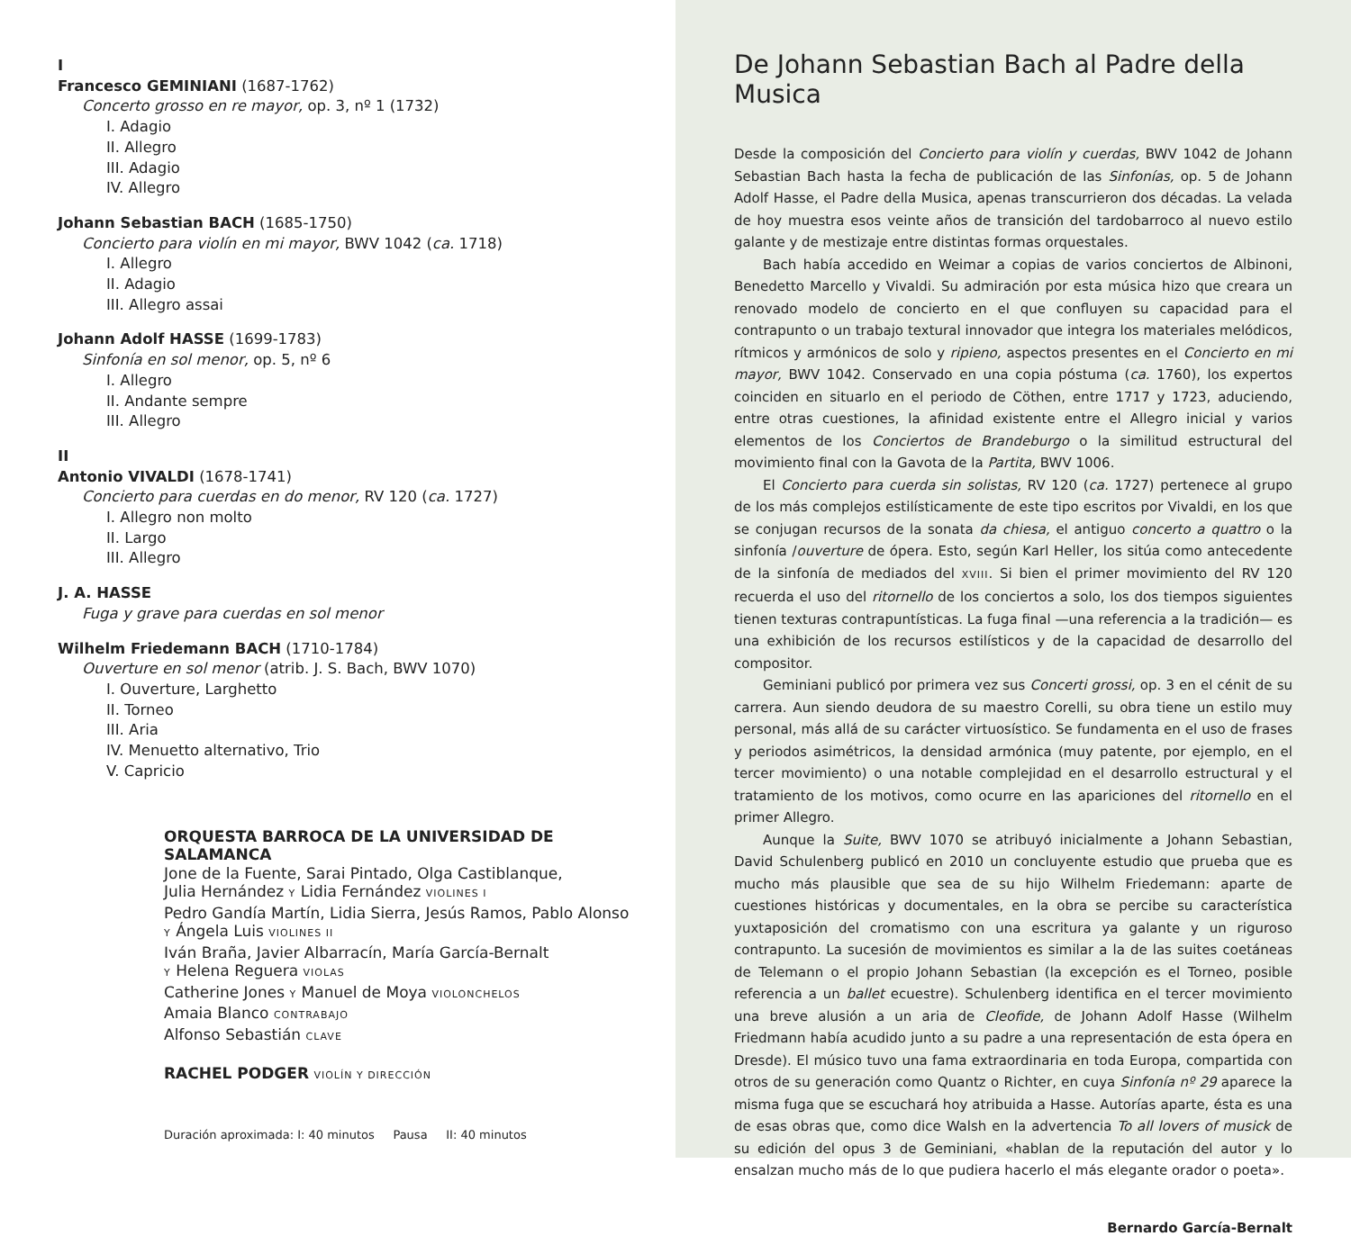I
Francesco GEMINIANI (1687-1762)
Concerto grosso en re mayor, op. 3, nº 1 (1732)
I. Adagio
II. Allegro
III. Adagio
IV. Allegro
Johann Sebastian BACH (1685-1750)
Concierto para violín en mi mayor, BWV 1042 (ca. 1718)
I. Allegro
II. Adagio
III. Allegro assai
Johann Adolf HASSE (1699-1783)
Sinfonía en sol menor, op. 5, nº 6
I. Allegro
II. Andante sempre
III. Allegro
II
Antonio VIVALDI (1678-1741)
Concierto para cuerdas en do menor, RV 120 (ca. 1727)
I. Allegro non molto
II. Largo
III. Allegro
J. A. HASSE
Fuga y grave para cuerdas en sol menor
Wilhelm Friedemann BACH (1710-1784)
Ouverture en sol menor (atrib. J. S. Bach, BWV 1070)
I. Ouverture, Larghetto
II. Torneo
III. Aria
IV. Menuetto alternativo, Trio
V. Capricio
ORQUESTA BARROCA DE LA UNIVERSIDAD DE SALAMANCA
Jone de la Fuente, Sarai Pintado, Olga Castiblanque,
Julia Hernández Y Lidia Fernández VIOLINES I
Pedro Gandía Martín, Lidia Sierra, Jesús Ramos, Pablo Alonso
Y Ángela Luis VIOLINES II
Iván Braña, Javier Albarracín, María García-Bernalt
Y Helena Reguera VIOLAS
Catherine Jones Y Manuel de Moya VIOLONCHELOS
Amaia Blanco CONTRABAJO
Alfonso Sebastián CLAVE
RACHEL PODGER VIOLÍN Y DIRECCIÓN
Duración aproximada: I: 40 minutos Pausa II: 40 minutos
De Johann Sebastian Bach al Padre della Musica
Desde la composición del Concierto para violín y cuerdas, BWV 1042 de Johann Sebastian Bach hasta la fecha de publicación de las Sinfonías, op. 5 de Johann Adolf Hasse, el Padre della Musica, apenas transcurrieron dos décadas. La velada de hoy muestra esos veinte años de transición del tardobarroco al nuevo estilo galante y de mestizaje entre distintas formas orquestales.
Bach había accedido en Weimar a copias de varios conciertos de Albinoni, Benedetto Marcello y Vivaldi. Su admiración por esta música hizo que creara un renovado modelo de concierto en el que confluyen su capacidad para el contrapunto o un trabajo textural innovador que integra los materiales melódicos, rítmicos y armónicos de solo y ripieno, aspectos presentes en el Concierto en mi mayor, BWV 1042. Conservado en una copia póstuma (ca. 1760), los expertos coinciden en situarlo en el periodo de Cöthen, entre 1717 y 1723, aduciendo, entre otras cuestiones, la afinidad existente entre el Allegro inicial y varios elementos de los Conciertos de Brandeburgo o la similitud estructural del movimiento final con la Gavota de la Partita, BWV 1006.
El Concierto para cuerda sin solistas, RV 120 (ca. 1727) pertenece al grupo de los más complejos estilísticamente de este tipo escritos por Vivaldi, en los que se conjugan recursos de la sonata da chiesa, el antiguo concerto a quattro o la sinfonía /ouverture de ópera. Esto, según Karl Heller, los sitúa como antecedente de la sinfonía de mediados del XVIII. Si bien el primer movimiento del RV 120 recuerda el uso del ritornello de los conciertos a solo, los dos tiempos siguientes tienen texturas contrapuntísticas. La fuga final —una referencia a la tradición— es una exhibición de los recursos estilísticos y de la capacidad de desarrollo del compositor.
Geminiani publicó por primera vez sus Concerti grossi, op. 3 en el cénit de su carrera. Aun siendo deudora de su maestro Corelli, su obra tiene un estilo muy personal, más allá de su carácter virtuosístico. Se fundamenta en el uso de frases y periodos asimétricos, la densidad armónica (muy patente, por ejemplo, en el tercer movimiento) o una notable complejidad en el desarrollo estructural y el tratamiento de los motivos, como ocurre en las apariciones del ritornello en el primer Allegro.
Aunque la Suite, BWV 1070 se atribuyó inicialmente a Johann Sebastian, David Schulenberg publicó en 2010 un concluyente estudio que prueba que es mucho más plausible que sea de su hijo Wilhelm Friedemann: aparte de cuestiones históricas y documentales, en la obra se percibe su característica yuxtaposición del cromatismo con una escritura ya galante y un riguroso contrapunto. La sucesión de movimientos es similar a la de las suites coetáneas de Telemann o el propio Johann Sebastian (la excepción es el Torneo, posible referencia a un ballet ecuestre). Schulenberg identifica en el tercer movimiento una breve alusión a un aria de Cleofide, de Johann Adolf Hasse (Wilhelm Friedmann había acudido junto a su padre a una representación de esta ópera en Dresde). El músico tuvo una fama extraordinaria en toda Europa, compartida con otros de su generación como Quantz o Richter, en cuya Sinfonía nº 29 aparece la misma fuga que se escuchará hoy atribuida a Hasse. Autorías aparte, ésta es una de esas obras que, como dice Walsh en la advertencia To all lovers of musick de su edición del opus 3 de Geminiani, «hablan de la reputación del autor y lo ensalzan mucho más de lo que pudiera hacerlo el más elegante orador o poeta».
Bernardo García-Bernalt